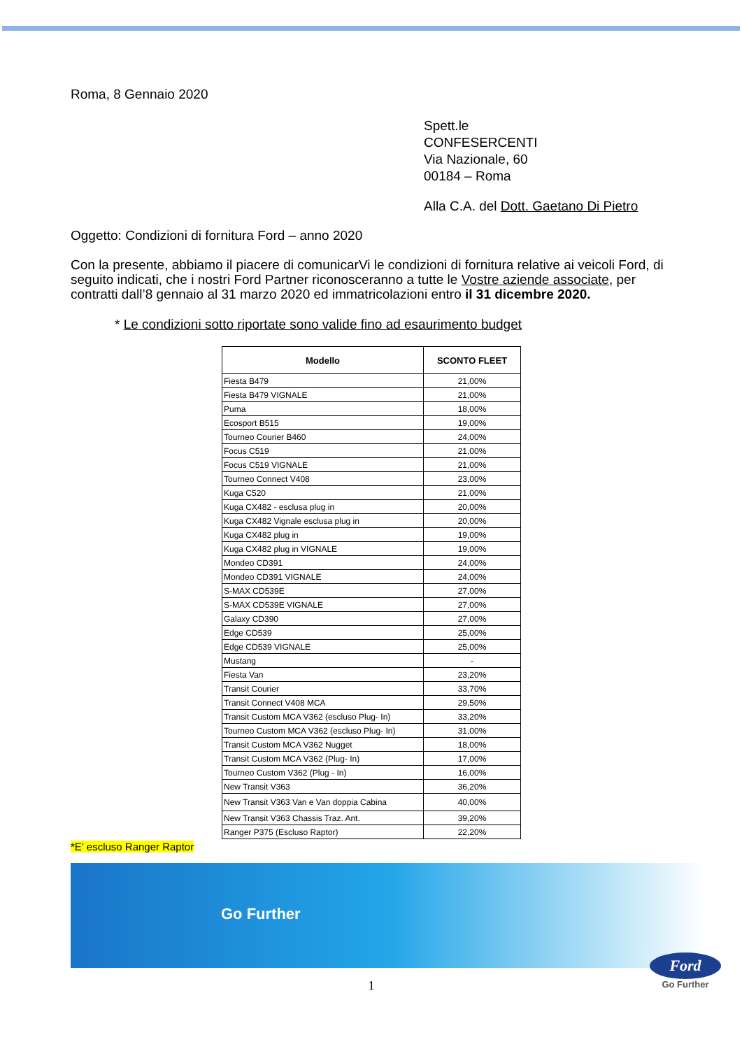Roma, 8 Gennaio 2020
Spett.le
CONFESERCENTI
Via Nazionale, 60
00184 – Roma
Alla C.A. del Dott. Gaetano Di Pietro
Oggetto: Condizioni di fornitura Ford – anno 2020
Con la presente, abbiamo il piacere di comunicarVi le condizioni di fornitura relative ai veicoli Ford, di seguito indicati, che i nostri Ford Partner riconosceranno a tutte le Vostre aziende associate, per contratti dall’8 gennaio al 31 marzo 2020 ed immatricolazioni entro il 31 dicembre 2020.
* Le condizioni sotto riportate sono valide fino ad esaurimento budget
| Modello | SCONTO FLEET |
| --- | --- |
| Fiesta B479 | 21,00% |
| Fiesta B479 VIGNALE | 21,00% |
| Puma | 18,00% |
| Ecosport B515 | 19,00% |
| Tourneo Courier B460 | 24,00% |
| Focus C519 | 21,00% |
| Focus C519 VIGNALE | 21,00% |
| Tourneo Connect V408 | 23,00% |
| Kuga C520 | 21,00% |
| Kuga CX482 - esclusa plug in | 20,00% |
| Kuga CX482 Vignale esclusa plug in | 20,00% |
| Kuga CX482 plug in | 19,00% |
| Kuga CX482 plug in VIGNALE | 19,00% |
| Mondeo CD391 | 24,00% |
| Mondeo CD391 VIGNALE | 24,00% |
| S-MAX CD539E | 27,00% |
| S-MAX CD539E VIGNALE | 27,00% |
| Galaxy CD390 | 27,00% |
| Edge CD539 | 25,00% |
| Edge CD539 VIGNALE | 25,00% |
| Mustang | - |
| Fiesta Van | 23,20% |
| Transit Courier | 33,70% |
| Transit Connect V408 MCA | 29,50% |
| Transit Custom MCA V362 (escluso Plug- In) | 33,20% |
| Tourneo Custom MCA V362 (escluso Plug- In) | 31,00% |
| Transit Custom MCA V362 Nugget | 18,00% |
| Transit Custom MCA V362 (Plug- In) | 17,00% |
| Tourneo Custom V362 (Plug - In) | 16,00% |
| New Transit V363 | 36,20% |
| New Transit V363 Van e Van doppia Cabina | 40,00% |
| New Transit V363 Chassis Traz. Ant. | 39,20% |
| Ranger P375 (Escluso Raptor) | 22,20% |
*E’ escluso Ranger Raptor
Go Further
1
Ford
Go Further